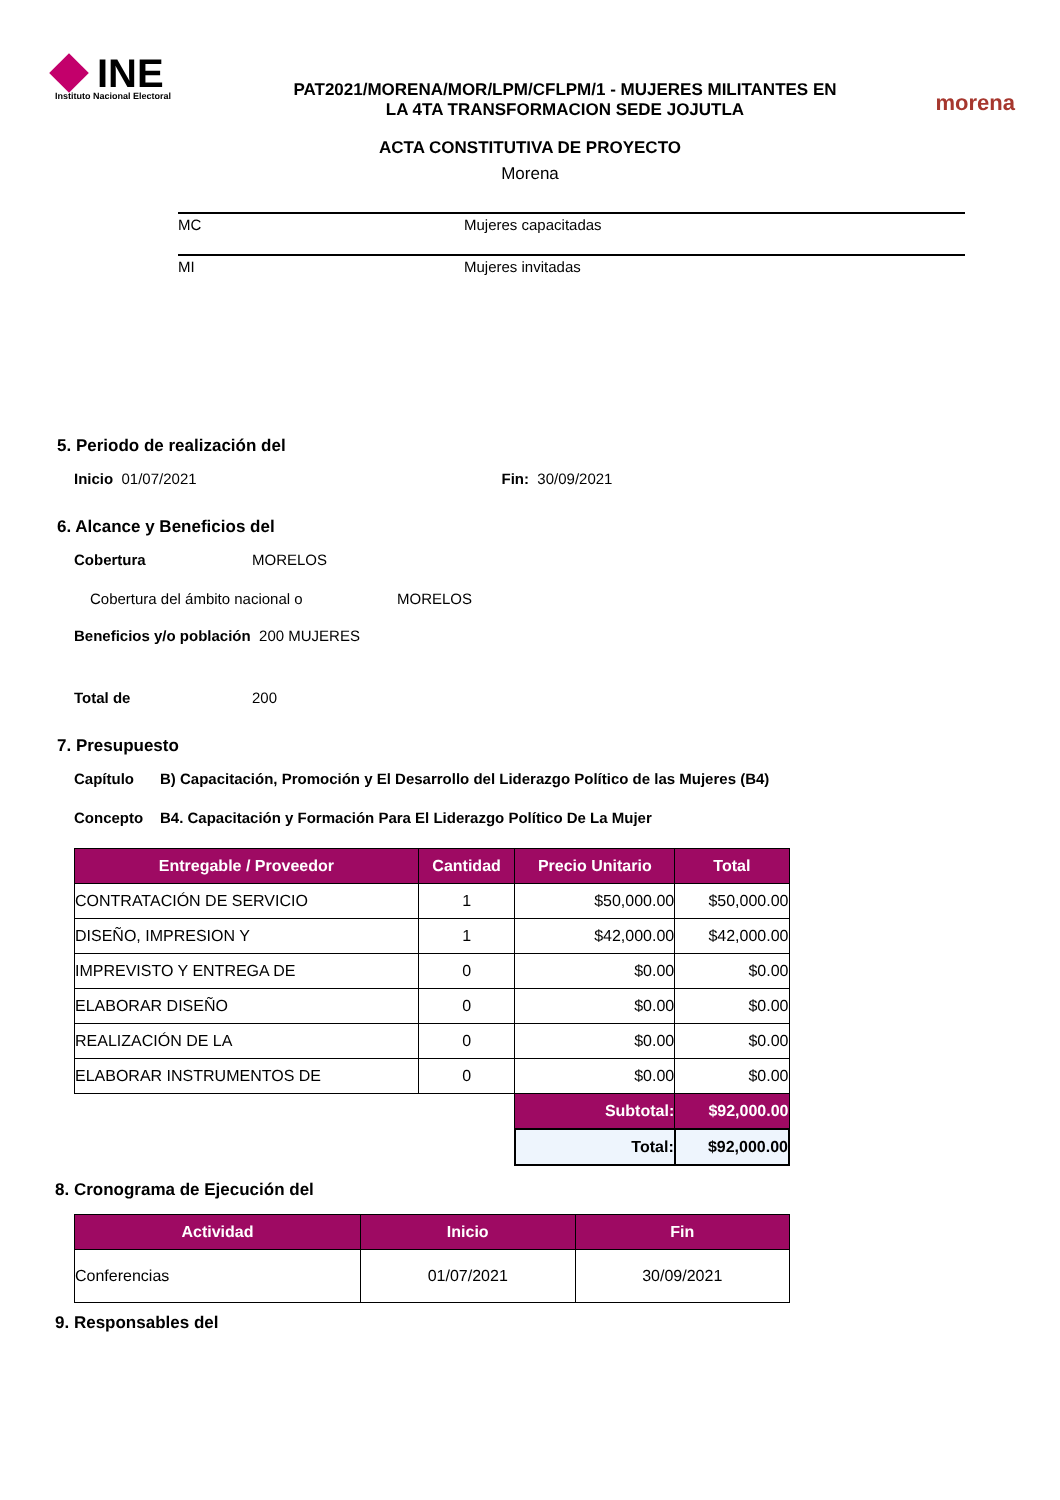INE
Instituto Nacional Electoral
PAT2021/MORENA/MOR/LPM/CFLPM/1 - MUJERES MILITANTES EN
LA 4TA TRANSFORMACION SEDE JOJUTLA
morena
ACTA CONSTITUTIVA DE PROYECTO
Morena
MC Mujeres capacitadas
MI Mujeres invitadas
5. Periodo de realización del
Inicio 01/07/2021 Fin: 30/09/2021
6. Alcance y Beneficios del
Cobertura MORELOS
Cobertura del ámbito nacional o MORELOS
Beneficios y/o población 200 MUJERES
Total de 200
7. Presupuesto
Capítulo B) Capacitación, Promoción y El Desarrollo del Liderazgo Político de las Mujeres (B4)
Concepto B4. Capacitación y Formación Para El Liderazgo Político De La Mujer
| Entregable / Proveedor | Cantidad | Precio Unitario | Total |
| --- | --- | --- | --- |
| CONTRATACIÓN DE SERVICIO | 1 | $50,000.00 | $50,000.00 |
| DISEÑO, IMPRESION Y | 1 | $42,000.00 | $42,000.00 |
| IMPREVISTO Y ENTREGA DE | 0 | $0.00 | $0.00 |
| ELABORAR DISEÑO | 0 | $0.00 | $0.00 |
| REALIZACIÓN DE LA | 0 | $0.00 | $0.00 |
| ELABORAR INSTRUMENTOS DE | 0 | $0.00 | $0.00 |
| | | Subtotal: | $92,000.00 |
| | | Total: | $92,000.00 |
8. Cronograma de Ejecución del
| Actividad | Inicio | Fin |
| --- | --- | --- |
| Conferencias | 01/07/2021 | 30/09/2021 |
9. Responsables del